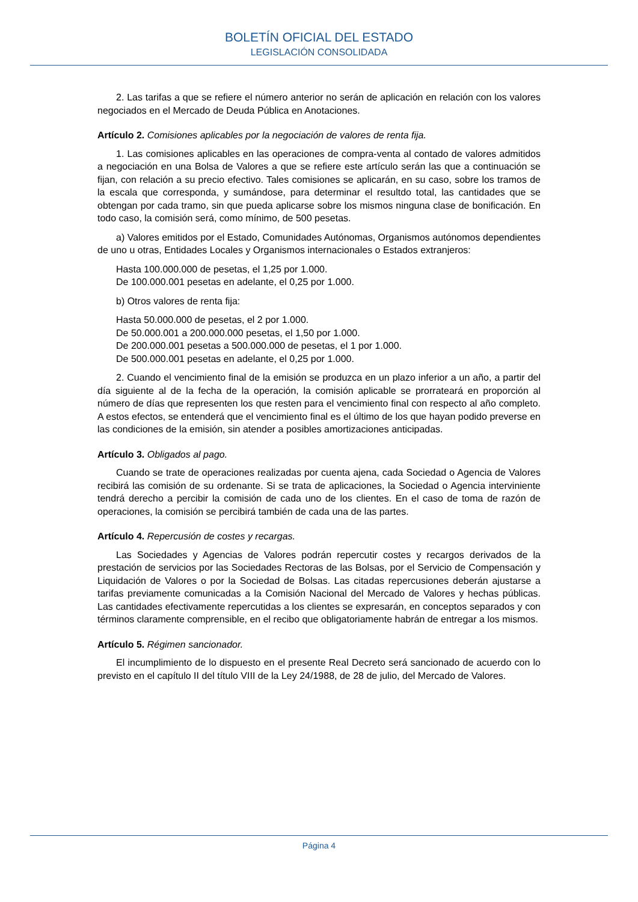BOLETÍN OFICIAL DEL ESTADO
LEGISLACIÓN CONSOLIDADA
2. Las tarifas a que se refiere el número anterior no serán de aplicación en relación con los valores negociados en el Mercado de Deuda Pública en Anotaciones.
Artículo 2. Comisiones aplicables por la negociación de valores de renta fija.
1. Las comisiones aplicables en las operaciones de compra-venta al contado de valores admitidos a negociación en una Bolsa de Valores a que se refiere este artículo serán las que a continuación se fijan, con relación a su precio efectivo. Tales comisiones se aplicarán, en su caso, sobre los tramos de la escala que corresponda, y sumándose, para determinar el resultdo total, las cantidades que se obtengan por cada tramo, sin que pueda aplicarse sobre los mismos ninguna clase de bonificación. En todo caso, la comisión será, como mínimo, de 500 pesetas.
a) Valores emitidos por el Estado, Comunidades Autónomas, Organismos autónomos dependientes de uno u otras, Entidades Locales y Organismos internacionales o Estados extranjeros:
Hasta 100.000.000 de pesetas, el 1,25 por 1.000.
De 100.000.001 pesetas en adelante, el 0,25 por 1.000.
b) Otros valores de renta fija:
Hasta 50.000.000 de pesetas, el 2 por 1.000.
De 50.000.001 a 200.000.000 pesetas, el 1,50 por 1.000.
De 200.000.001 pesetas a 500.000.000 de pesetas, el 1 por 1.000.
De 500.000.001 pesetas en adelante, el 0,25 por 1.000.
2. Cuando el vencimiento final de la emisión se produzca en un plazo inferior a un año, a partir del día siguiente al de la fecha de la operación, la comisión aplicable se prorrateará en proporción al número de días que representen los que resten para el vencimiento final con respecto al año completo. A estos efectos, se entenderá que el vencimiento final es el último de los que hayan podido preverse en las condiciones de la emisión, sin atender a posibles amortizaciones anticipadas.
Artículo 3. Obligados al pago.
Cuando se trate de operaciones realizadas por cuenta ajena, cada Sociedad o Agencia de Valores recibirá las comisión de su ordenante. Si se trata de aplicaciones, la Sociedad o Agencia interviniente tendrá derecho a percibir la comisión de cada uno de los clientes. En el caso de toma de razón de operaciones, la comisión se percibirá también de cada una de las partes.
Artículo 4. Repercusión de costes y recargas.
Las Sociedades y Agencias de Valores podrán repercutir costes y recargos derivados de la prestación de servicios por las Sociedades Rectoras de las Bolsas, por el Servicio de Compensación y Liquidación de Valores o por la Sociedad de Bolsas. Las citadas repercusiones deberán ajustarse a tarifas previamente comunicadas a la Comisión Nacional del Mercado de Valores y hechas públicas. Las cantidades efectivamente repercutidas a los clientes se expresarán, en conceptos separados y con términos claramente comprensible, en el recibo que obligatoriamente habrán de entregar a los mismos.
Artículo 5. Régimen sancionador.
El incumplimiento de lo dispuesto en el presente Real Decreto será sancionado de acuerdo con lo previsto en el capítulo II del título VIII de la Ley 24/1988, de 28 de julio, del Mercado de Valores.
Página 4